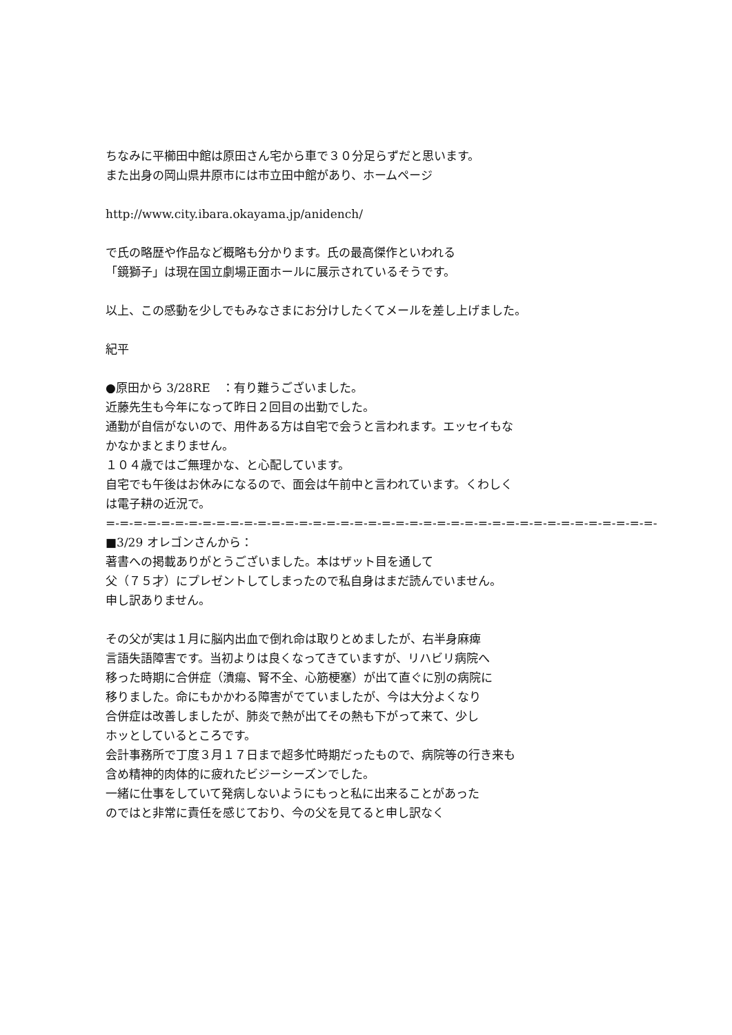ちなみに平櫛田中館は原田さん宅から車で３０分足らずだと思います。
また出身の岡山県井原市には市立田中館があり、ホームページ
http://www.city.ibara.okayama.jp/anidench/
で氏の略歴や作品など概略も分かります。氏の最高傑作といわれる
「鏡獅子」は現在国立劇場正面ホールに展示されているそうです。
以上、この感動を少しでもみなさまにお分けしたくてメールを差し上げました。
紀平
●原田から 3/28RE　：有り難うございました。
近藤先生も今年になって昨日２回目の出勤でした。
通勤が自信がないので、用件ある方は自宅で会うと言われます。エッセイもな
かなかまとまりません。
１０４歳ではご無理かな、と心配しています。
自宅でも午後はお休みになるので、面会は午前中と言われています。くわしく
は電子耕の近況で。
=-=-=-=-=-=-=-=-=-=-=-=-=-=-=-=-=-=-=-=-=-=-=-=-=-=-=-=-=-=-=-=-=-=-=-=-=-=-=-=-
■3/29 オレゴンさんから：
著書への掲載ありがとうございました。本はザット目を通して
父（７５才）にプレゼントしてしまったので私自身はまだ読んでいません。
申し訳ありません。
その父が実は１月に脳内出血で倒れ命は取りとめましたが、右半身麻痺
言語失語障害です。当初よりは良くなってきていますが、リハビリ病院へ
移った時期に合併症（潰瘍、腎不全、心筋梗塞）が出て直ぐに別の病院に
移りました。命にもかかわる障害がでていましたが、今は大分よくなり
合併症は改善しましたが、肺炎で熱が出てその熱も下がって来て、少し
ホッとしているところです。
会計事務所で丁度３月１７日まで超多忙時期だったもので、病院等の行き来も
含め精神的肉体的に疲れたビジーシーズンでした。
一緒に仕事をしていて発病しないようにもっと私に出来ることがあった
のではと非常に責任を感じており、今の父を見てると申し訳なく